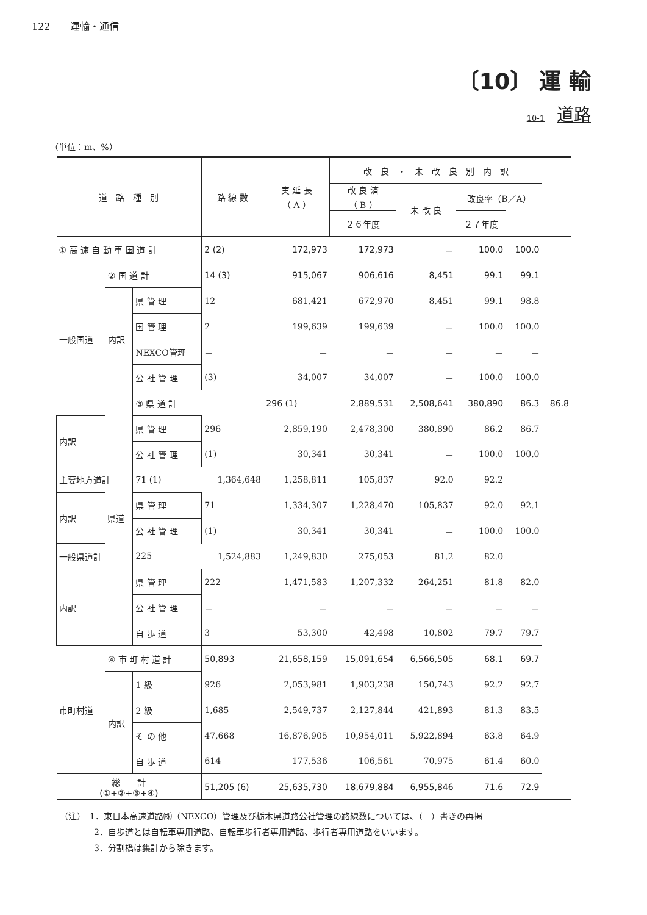122　　運輸・通信
〔10〕 運 輸
10-1 道路
（単位：m、%）
| 道 路 種 別 | | | 路 線 数 | 実 延 長 （ A ） | 改 良 ・ 未 改 良 別 内 訳 | | | | |
| --- | --- | --- | --- | --- | --- | --- | --- | --- | --- |
| | | | | | 改 良 済 （ B ） | 未 改 良 | 改良率（B／A） | | |
| | | | | | ２６年度 | | ２７年度 | | |
| ① 高 速 自 動 車 国 道 計 | | | 2 (2) | 172,973 | 172,973 | － | 100.0 | 100.0 | |
| 一般国道 | ② 国 道 計 | | 14 (3) | 915,067 | 906,616 | 8,451 | 99.1 | 99.1 | |
| | 内訳 | 県 管 理 | 12 | 681,421 | 672,970 | 8,451 | 99.1 | 98.8 | |
| | | 国 管 理 | 2 | 199,639 | 199,639 | － | 100.0 | 100.0 | |
| | | NEXCO管理 | － | － | － | － | － | － | |
| | | 公 社 管 理 | (3) | 34,007 | 34,007 | － | 100.0 | 100.0 | |
| | 県道 | ③ 県 道 計 | | 296 (1) | 2,889,531 | 2,508,641 | 380,890 | 86.3 | 86.8 |
| 内訳 | | 県 管 理 | 296 | 2,859,190 | 2,478,300 | 380,890 | 86.2 | 86.7 | |
| | | 公 社 管 理 | (1) | 30,341 | 30,341 | － | 100.0 | 100.0 | |
| 主要地方道計 | | 71 (1) | 1,364,648 | 1,258,811 | 105,837 | 92.0 | 92.2 | | |
| 内訳 | | 県 管 理 | 71 | 1,334,307 | 1,228,470 | 105,837 | 92.0 | 92.1 | |
| | | 公 社 管 理 | (1) | 30,341 | 30,341 | － | 100.0 | 100.0 | |
| 一般県道計 | | 225 | 1,524,883 | 1,249,830 | 275,053 | 81.2 | 82.0 | | |
| 内訳 | | 県 管 理 | 222 | 1,471,583 | 1,207,332 | 264,251 | 81.8 | 82.0 | |
| | | 公 社 管 理 | － | － | － | － | － | － | |
| | | 自 歩 道 | 3 | 53,300 | 42,498 | 10,802 | 79.7 | 79.7 | |
| 市町村道 | ④ 市 町 村 道 計 | | 50,893 | 21,658,159 | 15,091,654 | 6,566,505 | 68.1 | 69.7 | |
| | 内訳 | 1 級 | 926 | 2,053,981 | 1,903,238 | 150,743 | 92.2 | 92.7 | |
| | | 2 級 | 1,685 | 2,549,737 | 2,127,844 | 421,893 | 81.3 | 83.5 | |
| | | そ の 他 | 47,668 | 16,876,905 | 10,954,011 | 5,922,894 | 63.8 | 64.9 | |
| | | 自 歩 道 | 614 | 177,536 | 106,561 | 70,975 | 61.4 | 60.0 | |
| 総 計 (①+②+③+④) | | | 51,205 (6) | 25,635,730 | 18,679,884 | 6,955,846 | 71.6 | 72.9 | |
（注）　1．東日本高速道路㈱（NEXCO）管理及び栃木県道路公社管理の路線数については、（　）書きの再掲
　　　　2．自歩道とは自転車専用道路、自転車歩行者専用道路、歩行者専用道路をいいます。
　　　　3．分割橋は集計から除きます。